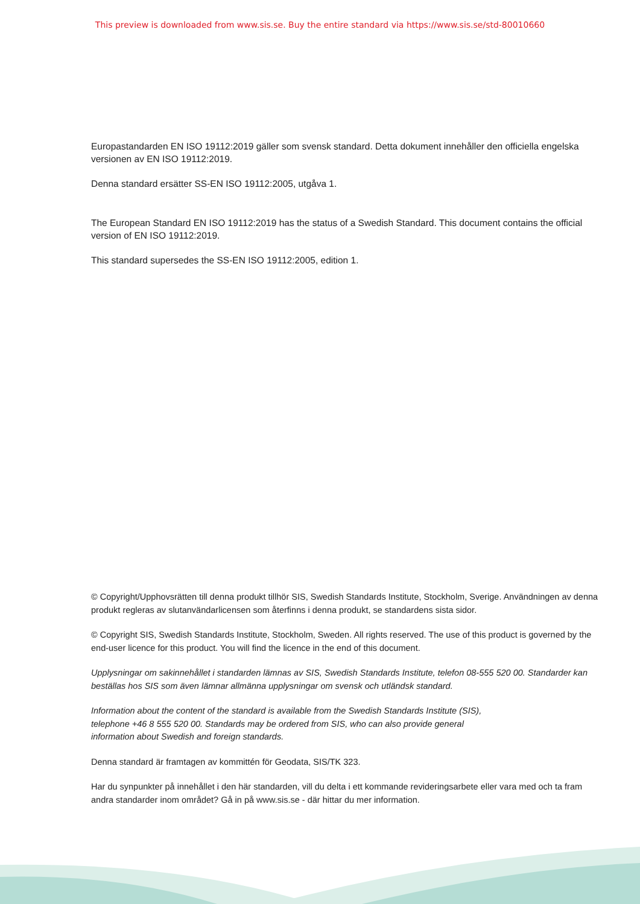This preview is downloaded from www.sis.se. Buy the entire standard via https://www.sis.se/std-80010660
Europastandarden EN ISO 19112:2019 gäller som svensk standard. Detta dokument innehåller den officiella engelska versionen av EN ISO 19112:2019.
Denna standard ersätter SS-EN ISO 19112:2005, utgåva 1.
The European Standard EN ISO 19112:2019 has the status of a Swedish Standard. This document contains the official version of EN ISO 19112:2019.
This standard supersedes the SS-EN ISO 19112:2005, edition 1.
© Copyright/Upphovsrätten till denna produkt tillhör SIS, Swedish Standards Institute, Stockholm, Sverige. Användningen av denna produkt regleras av slutanvändarlicensen som återfinns i denna produkt, se standardens sista sidor.
© Copyright SIS, Swedish Standards Institute, Stockholm, Sweden. All rights reserved. The use of this product is governed by the end-user licence for this product. You will find the licence in the end of this document.
Upplysningar om sakinnehållet i standarden lämnas av SIS, Swedish Standards Institute, telefon 08-555 520 00. Standarder kan beställas hos SIS som även lämnar allmänna upplysningar om svensk och utländsk standard.
Information about the content of the standard is available from the Swedish Standards Institute (SIS),
telephone +46 8 555 520 00. Standards may be ordered from SIS, who can also provide general
information about Swedish and foreign standards.
Denna standard är framtagen av kommittén för Geodata, SIS/TK 323.
Har du synpunkter på innehållet i den här standarden, vill du delta i ett kommande revideringsarbete eller vara med och ta fram andra standarder inom området? Gå in på www.sis.se - där hittar du mer information.